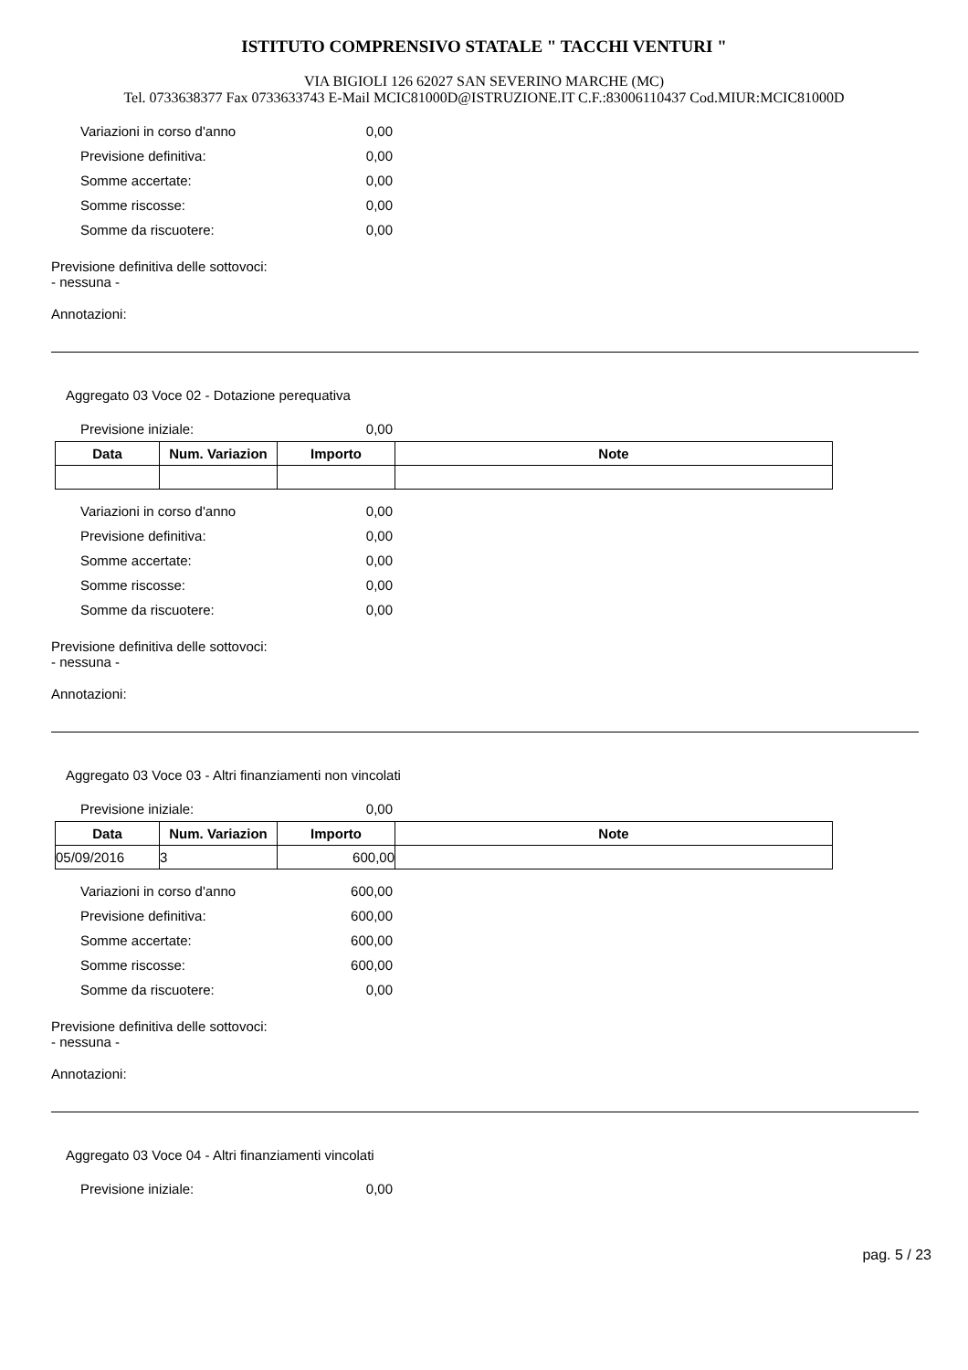ISTITUTO COMPRENSIVO STATALE " TACCHI VENTURI "
VIA BIGIOLI 126 62027 SAN SEVERINO MARCHE (MC)
Tel. 0733638377 Fax 0733633743 E-Mail MCIC81000D@ISTRUZIONE.IT C.F.:83006110437 Cod.MIUR:MCIC81000D
Variazioni in corso d'anno 0,00
Previsione definitiva: 0,00
Somme accertate: 0,00
Somme riscosse: 0,00
Somme da riscuotere: 0,00
Previsione definitiva delle sottovoci:
- nessuna -
Annotazioni:
Aggregato 03 Voce 02 - Dotazione perequativa
Previsione iniziale: 0,00
| Data | Num. Variazion | Importo | Note |
| --- | --- | --- | --- |
Variazioni in corso d'anno 0,00
Previsione definitiva: 0,00
Somme accertate: 0,00
Somme riscosse: 0,00
Somme da riscuotere: 0,00
Previsione definitiva delle sottovoci:
- nessuna -
Annotazioni:
Aggregato 03 Voce 03 - Altri finanziamenti non vincolati
Previsione iniziale: 0,00
| Data | Num. Variazion | Importo | Note |
| --- | --- | --- | --- |
| 05/09/2016 | 3 | 600,00 | |
Variazioni in corso d'anno 600,00
Previsione definitiva: 600,00
Somme accertate: 600,00
Somme riscosse: 600,00
Somme da riscuotere: 0,00
Previsione definitiva delle sottovoci:
- nessuna -
Annotazioni:
Aggregato 03 Voce 04 - Altri finanziamenti vincolati
Previsione iniziale: 0,00
pag. 5 / 23